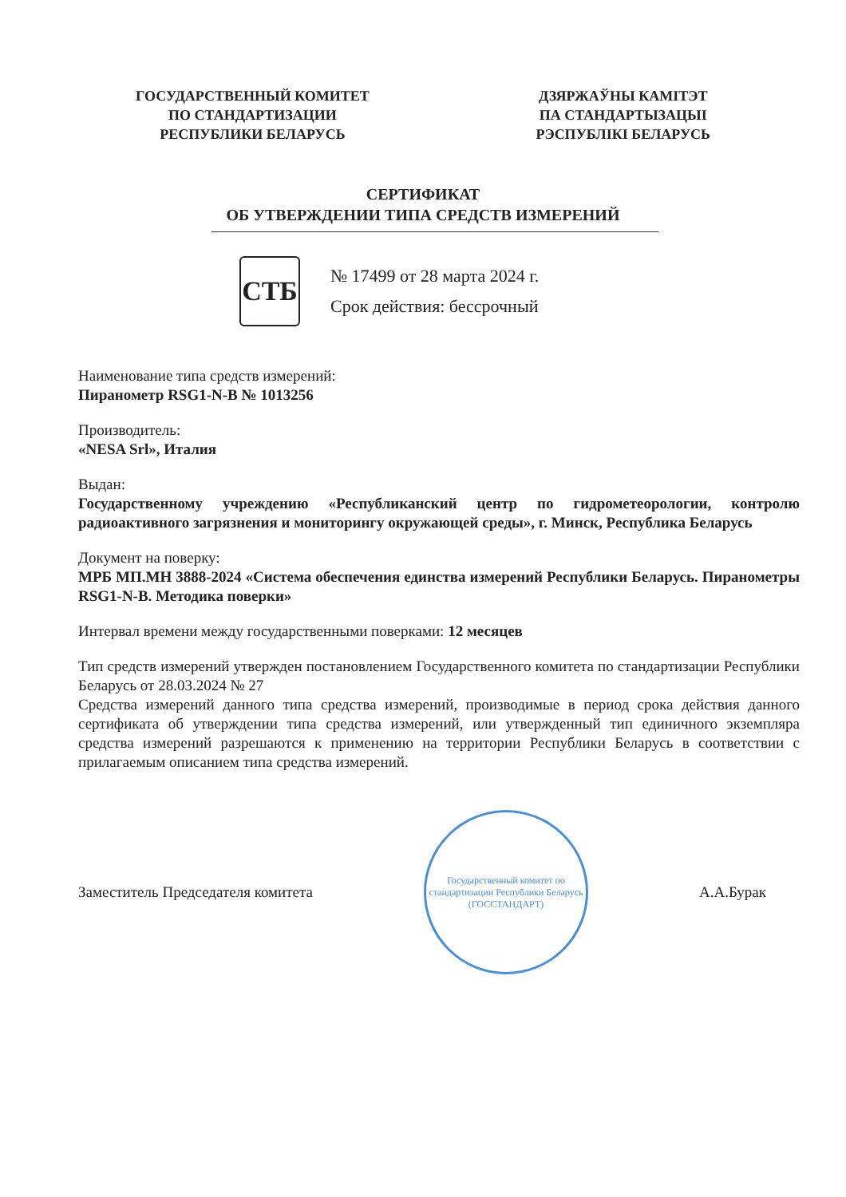ГОСУДАРСТВЕННЫЙ КОМИТЕТ
ПО СТАНДАРТИЗАЦИИ
РЕСПУБЛИКИ БЕЛАРУСЬ
ДЗЯРЖАЎНЫ КАМІТЭТ
ПА СТАНДАРТЫЗАЦЫІ
РЭСПУБЛІКІ БЕЛАРУСЬ
СЕРТИФИКАТ
ОБ УТВЕРЖДЕНИИ ТИПА СРЕДСТВ ИЗМЕРЕНИЙ
СТБ
№ 17499 от 28 марта 2024 г.
Срок действия: бессрочный
Наименование типа средств измерений:
Пиранометр RSG1-N-B № 1013256
Производитель:
«NESA Srl», Италия
Выдан:
Государственному учреждению «Республиканский центр по гидрометеорологии, контролю радиоактивного загрязнения и мониторингу окружающей среды», г. Минск, Республика Беларусь
Документ на поверку:
МРБ МП.МН 3888-2024 «Система обеспечения единства измерений Республики Беларусь. Пиранометры RSG1-N-B. Методика поверки»
Интервал времени между государственными поверками: 12 месяцев
Тип средств измерений утвержден постановлением Государственного комитета по стандартизации Республики Беларусь от 28.03.2024 № 27
Средства измерений данного типа средства измерений, производимые в период срока действия данного сертификата об утверждении типа средства измерений, или утвержденный тип единичного экземпляра средства измерений разрешаются к применению на территории Республики Беларусь в соответствии с прилагаемым описанием типа средства измерений.
Заместитель Председателя комитета
Государственный комитет по стандартизации Республики Беларусь (ГОССТАНДАРТ)
А.А.Бурак